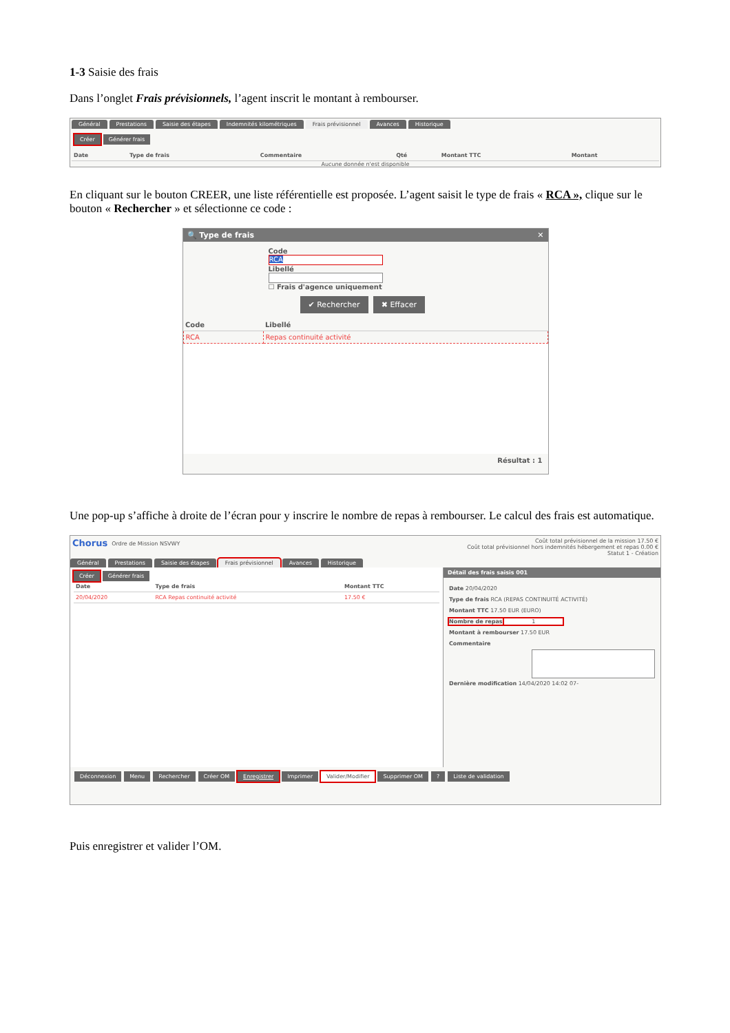1-3 Saisie des frais
Dans l’onglet Frais prévisionnels, l’agent inscrit le montant à rembourser.
Général Prestations Saisie des étapes Indemnités kilométriques Frais prévisionnel Avances Historique
Créer Générer frais
| Date | Type de frais | Commentaire | Qté | Montant TTC | Montant |
| --- | --- | --- | --- | --- | --- |
Aucune donnée n'est disponible
En cliquant sur le bouton CREER, une liste référentielle est proposée. L’agent saisit le type de frais « RCA », clique sur le bouton « Rechercher » et sélectionne ce code :
🔍 Type de frais ✕
Code
RCA
Libellé
☐ Frais d'agence uniquement
✔ Rechercher ✖ Effacer
| Code | Libellé |
| --- | --- |
| RCA | Repas continuité activité |
Résultat : 1
Une pop-up s’affiche à droite de l’écran pour y inscrire le nombre de repas à rembourser. Le calcul des frais est automatique.
Chorus Ordre de Mission NSVWY Coût total prévisionnel de la mission 17.50 €
Coût total prévisionnel hors indemnités hébergement et repas 0.00 €
Statut 1 - Création
Général Prestations Saisie des étapes Frais prévisionnel Avances Historique
Créer Générer frais
| Date | Type de frais | Montant TTC |
| --- | --- | --- |
| 20/04/2020 | RCA Repas continuité activité | 17.50 € |
Détail des frais saisis 001
Date 20/04/2020
Type de frais RCA (REPAS CONTINUITÉ ACTIVITÉ)
Montant TTC 17.50 EUR (EURO)
Nombre de repas 1
Montant à rembourser 17.50 EUR
Commentaire
Dernière modification 14/04/2020 14:02 07-
Déconnexion Menu Rechercher Créer OM Enregistrer Imprimer Valider/Modifier Supprimer OM? Liste de validation
Puis enregistrer et valider l’OM.